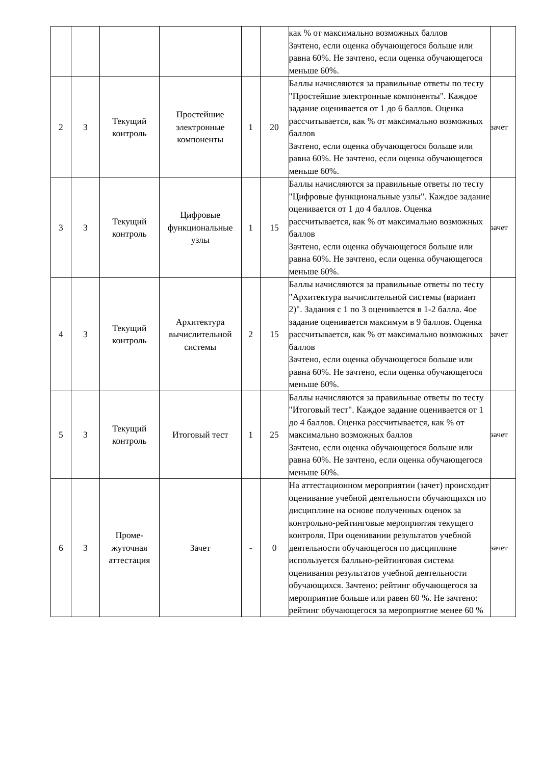| | | | | | | как % от максимально возможных баллов Зачтено, если оценка обучающегося больше или равна 60%. Не зачтено, если оценка обучающегося меньше 60%. | |
| 2 | 3 | Текущий контроль | Простейшие электронные компоненты | 1 | 20 | Баллы начисляются за правильные ответы по тесту "Простейшие электронные компоненты". Каждое задание оценивается от 1 до 6 баллов. Оценка рассчитывается, как % от максимально возможных баллов Зачтено, если оценка обучающегося больше или равна 60%. Не зачтено, если оценка обучающегося меньше 60%. | зачет |
| 3 | 3 | Текущий контроль | Цифровые функциональные узлы | 1 | 15 | Баллы начисляются за правильные ответы по тесту "Цифровые функциональные узлы". Каждое задание оценивается от 1 до 4 баллов. Оценка рассчитывается, как % от максимально возможных баллов Зачтено, если оценка обучающегося больше или равна 60%. Не зачтено, если оценка обучающегося меньше 60%. | зачет |
| 4 | 3 | Текущий контроль | Архитектура вычислительной системы | 2 | 15 | Баллы начисляются за правильные ответы по тесту "Архитектура вычислительной системы (вариант 2)". Задания с 1 по 3 оценивается в 1-2 балла. 4ое задание оценивается максимум в 9 баллов. Оценка рассчитывается, как % от максимально возможных баллов Зачтено, если оценка обучающегося больше или равна 60%. Не зачтено, если оценка обучающегося меньше 60%. | зачет |
| 5 | 3 | Текущий контроль | Итоговый тест | 1 | 25 | Баллы начисляются за правильные ответы по тесту "Итоговый тест". Каждое задание оценивается от 1 до 4 баллов. Оценка рассчитывается, как % от максимально возможных баллов Зачтено, если оценка обучающегося больше или равна 60%. Не зачтено, если оценка обучающегося меньше 60%. | зачет |
| 6 | 3 | Проме-жуточная аттестация | Зачет | - | 0 | На аттестационном мероприятии (зачет) происходит оценивание учебной деятельности обучающихся по дисциплине на основе полученных оценок за контрольно-рейтинговые мероприятия текущего контроля. При оценивании результатов учебной деятельности обучающегося по дисциплине используется балльно-рейтинговая система оценивания результатов учебной деятельности обучающихся. Зачтено: рейтинг обучающегося за мероприятие больше или равен 60 %. Не зачтено: рейтинг обучающегося за мероприятие менее 60 % | зачет |